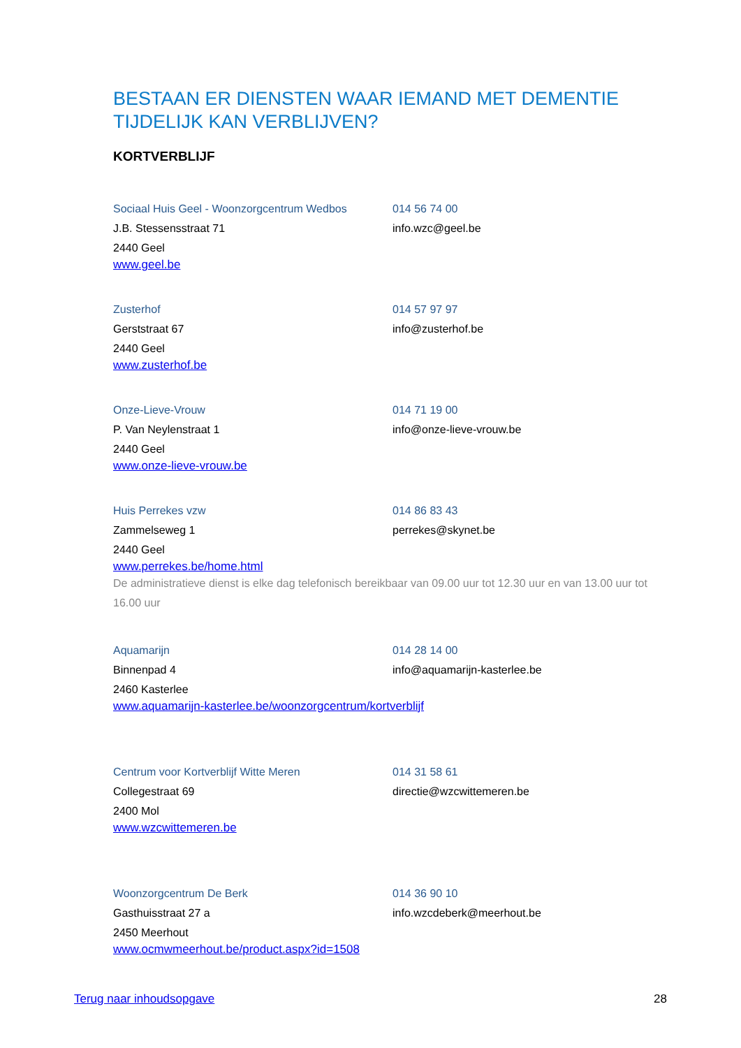BESTAAN ER DIENSTEN WAAR IEMAND MET DEMENTIE TIJDELIJK KAN VERBLIJVEN?
KORTVERBLIJF
Sociaal Huis Geel - Woonzorgcentrum Wedbos
014 56 74 00
J.B. Stessensstraat 71 info.wzc@geel.be
2440 Geel
www.geel.be
Zusterhof 014 57 97 97
Gerststraat 67 info@zusterhof.be
2440 Geel
www.zusterhof.be
Onze-Lieve-Vrouw 014 71 19 00
P. Van Neylenstraat 1 info@onze-lieve-vrouw.be
2440 Geel
www.onze-lieve-vrouw.be
Huis Perrekes vzw 014 86 83 43
Zammelseweg 1 perrekes@skynet.be
2440 Geel
www.perrekes.be/home.html
De administratieve dienst is elke dag telefonisch bereikbaar van 09.00 uur tot 12.30 uur en van 13.00 uur tot 16.00 uur
Aquamarijn 014 28 14 00
Binnenpad 4 info@aquamarijn-kasterlee.be
2460 Kasterlee
www.aquamarijn-kasterlee.be/woonzorgcentrum/kortverblijf
Centrum voor Kortverblijf Witte Meren 014 31 58 61
Collegestraat 69 directie@wzcwittemeren.be
2400 Mol
www.wzcwittemeren.be
Woonzorgcentrum De Berk 014 36 90 10
Gasthuisstraat 27 a info.wzcdeberk@meerhout.be
2450 Meerhout
www.ocmwmeerhout.be/product.aspx?id=1508
Terug naar inhoudsopgave 28